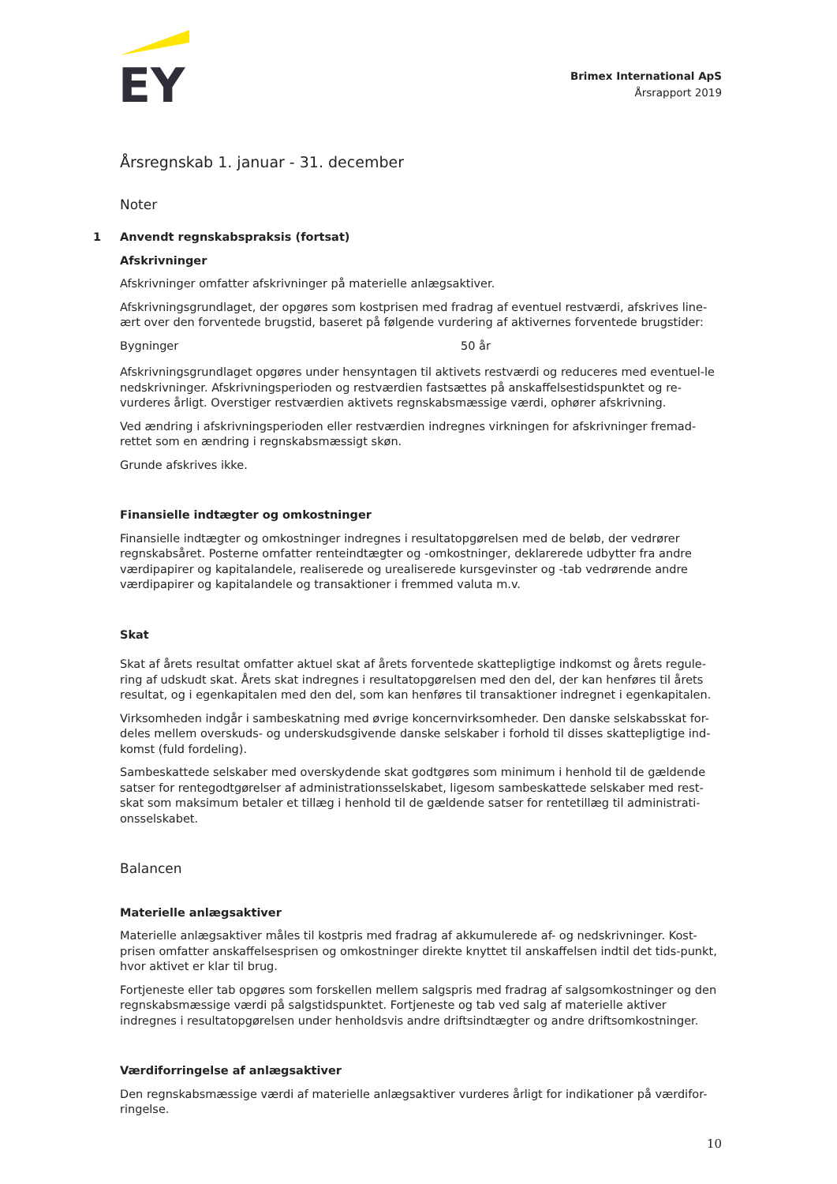EY
Brimex International ApS
Årsrapport 2019
Årsregnskab 1. januar - 31. december
Noter
1 Anvendt regnskabspraksis (fortsat)
Afskrivninger
Afskrivninger omfatter afskrivninger på materielle anlægsaktiver.
Afskrivningsgrundlaget, der opgøres som kostprisen med fradrag af eventuel restværdi, afskrives line-ært over den forventede brugstid, baseret på følgende vurdering af aktivernes forventede brugstider:
Bygninger 50 år
Afskrivningsgrundlaget opgøres under hensyntagen til aktivets restværdi og reduceres med eventuel-le nedskrivninger. Afskrivningsperioden og restværdien fastsættes på anskaffelsestidspunktet og re-vurderes årligt. Overstiger restværdien aktivets regnskabsmæssige værdi, ophører afskrivning.
Ved ændring i afskrivningsperioden eller restværdien indregnes virkningen for afskrivninger fremad-rettet som en ændring i regnskabsmæssigt skøn.
Grunde afskrives ikke.
Finansielle indtægter og omkostninger
Finansielle indtægter og omkostninger indregnes i resultatopgørelsen med de beløb, der vedrører regnskabsåret. Posterne omfatter renteindtægter og -omkostninger, deklarerede udbytter fra andre værdipapirer og kapitalandele, realiserede og urealiserede kursgevinster og -tab vedrørende andre værdipapirer og kapitalandele og transaktioner i fremmed valuta m.v.
Skat
Skat af årets resultat omfatter aktuel skat af årets forventede skattepligtige indkomst og årets regule-ring af udskudt skat. Årets skat indregnes i resultatopgørelsen med den del, der kan henføres til årets resultat, og i egenkapitalen med den del, som kan henføres til transaktioner indregnet i egenkapitalen.
Virksomheden indgår i sambeskatning med øvrige koncernvirksomheder. Den danske selskabsskat for-deles mellem overskuds- og underskudsgivende danske selskaber i forhold til disses skattepligtige ind-komst (fuld fordeling).
Sambeskattede selskaber med overskydende skat godtgøres som minimum i henhold til de gældende satser for rentegodtgørelser af administrationsselskabet, ligesom sambeskattede selskaber med rest-skat som maksimum betaler et tillæg i henhold til de gældende satser for rentetillæg til administrati-onsselskabet.
Balancen
Materielle anlægsaktiver
Materielle anlægsaktiver måles til kostpris med fradrag af akkumulerede af- og nedskrivninger. Kost-prisen omfatter anskaffelsesprisen og omkostninger direkte knyttet til anskaffelsen indtil det tids-punkt, hvor aktivet er klar til brug.
Fortjeneste eller tab opgøres som forskellen mellem salgspris med fradrag af salgsomkostninger og den regnskabsmæssige værdi på salgstidspunktet. Fortjeneste og tab ved salg af materielle aktiver indregnes i resultatopgørelsen under henholdsvis andre driftsindtægter og andre driftsomkostninger.
Værdiforringelse af anlægsaktiver
Den regnskabsmæssige værdi af materielle anlægsaktiver vurderes årligt for indikationer på værdifor-ringelse.
10